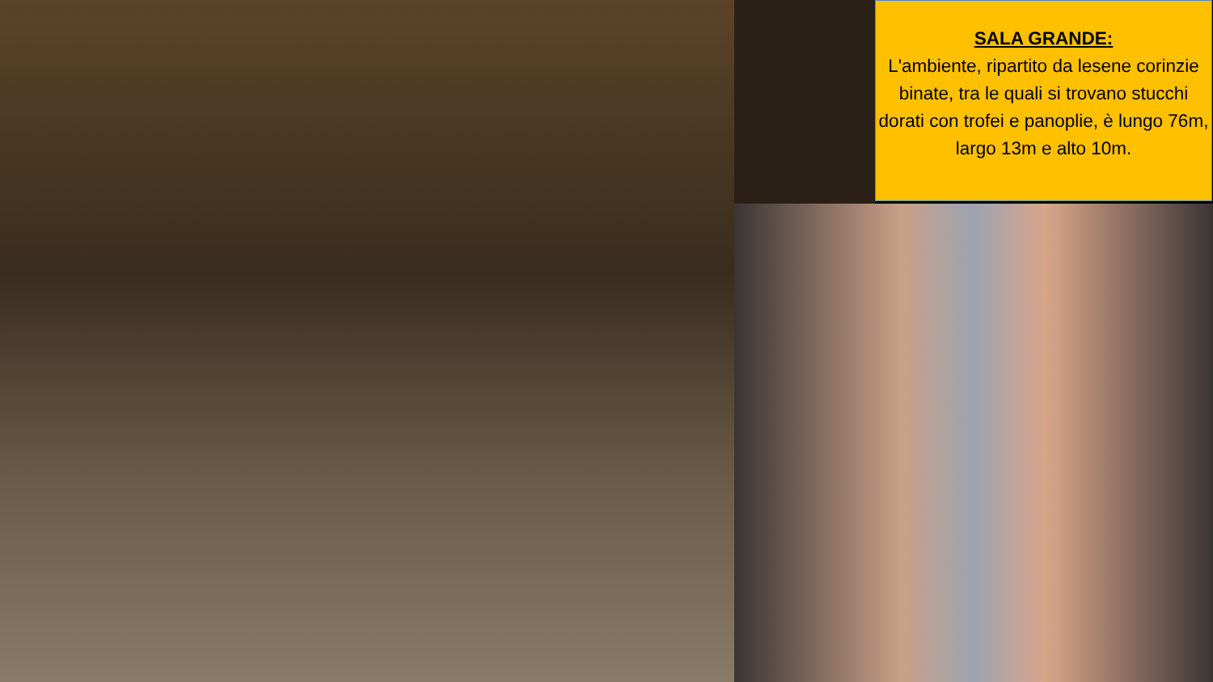SALA GRANDE:
L'ambiente, ripartito da lesene corinzie binate, tra le quali si trovano stucchi dorati con trofei e panoplie, è lungo 76m, largo 13m e alto 10m.